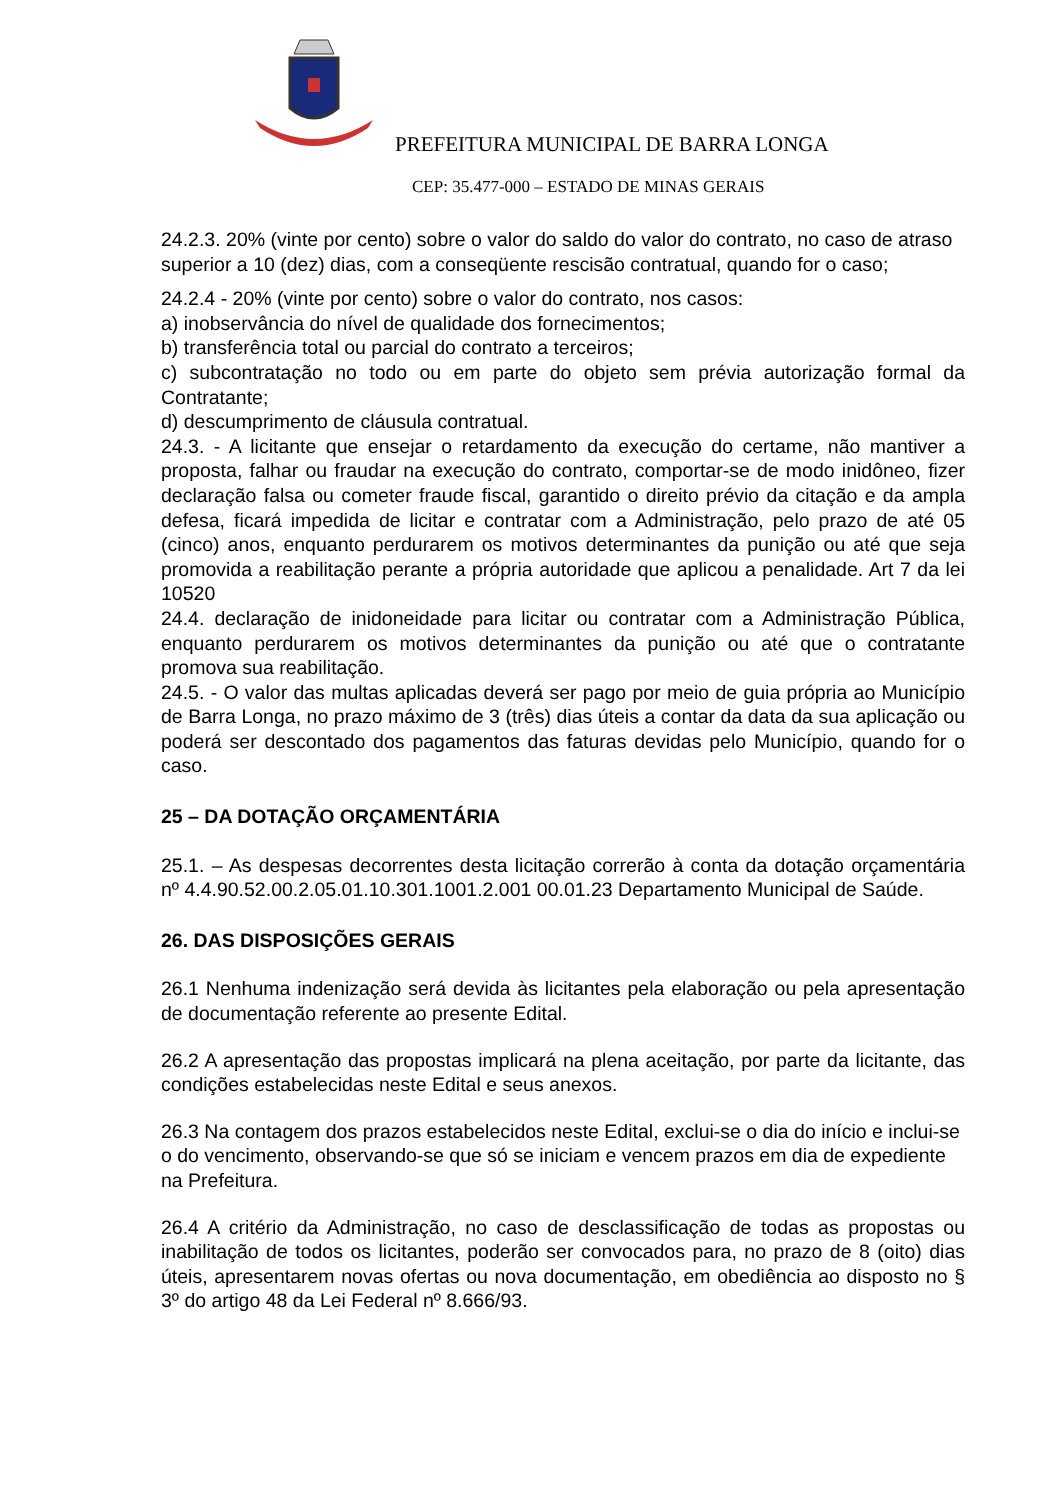PREFEITURA MUNICIPAL DE BARRA LONGA
CEP: 35.477-000 – ESTADO DE MINAS GERAIS
24.2.3. 20% (vinte por cento) sobre o valor do saldo do valor do contrato, no caso de atraso superior a 10 (dez) dias, com a conseqüente rescisão contratual, quando for o caso;
24.2.4 - 20% (vinte por cento) sobre o valor do contrato, nos casos:
a) inobservância do nível de qualidade dos fornecimentos;
b) transferência total ou parcial do contrato a terceiros;
c) subcontratação no todo ou em parte do objeto sem prévia autorização formal da Contratante;
d) descumprimento de cláusula contratual.
24.3. - A licitante que ensejar o retardamento da execução do certame, não mantiver a proposta, falhar ou fraudar na execução do contrato, comportar-se de modo inidôneo, fizer declaração falsa ou cometer fraude fiscal, garantido o direito prévio da citação e da ampla defesa, ficará impedida de licitar e contratar com a Administração, pelo prazo de até 05 (cinco) anos, enquanto perdurarem os motivos determinantes da punição ou até que seja promovida a reabilitação perante a própria autoridade que aplicou a penalidade. Art 7 da lei 10520
24.4. declaração de inidoneidade para licitar ou contratar com a Administração Pública, enquanto perdurarem os motivos determinantes da punição ou até que o contratante promova sua reabilitação.
24.5. - O valor das multas aplicadas deverá ser pago por meio de guia própria ao Município de Barra Longa, no prazo máximo de 3 (três) dias úteis a contar da data da sua aplicação ou poderá ser descontado dos pagamentos das faturas devidas pelo Município, quando for o caso.
25 – DA DOTAÇÃO ORÇAMENTÁRIA
25.1. – As despesas decorrentes desta licitação correrão à conta da dotação orçamentária nº 4.4.90.52.00.2.05.01.10.301.1001.2.001 00.01.23 Departamento Municipal de Saúde.
26. DAS DISPOSIÇÕES GERAIS
26.1 Nenhuma indenização será devida às licitantes pela elaboração ou pela apresentação de documentação referente ao presente Edital.
26.2 A apresentação das propostas implicará na plena aceitação, por parte da licitante, das condições estabelecidas neste Edital e seus anexos.
26.3 Na contagem dos prazos estabelecidos neste Edital, exclui-se o dia do início e inclui-se o do vencimento, observando-se que só se iniciam e vencem prazos em dia de expediente na Prefeitura.
26.4 A critério da Administração, no caso de desclassificação de todas as propostas ou inabilitação de todos os licitantes, poderão ser convocados para, no prazo de 8 (oito) dias úteis, apresentarem novas ofertas ou nova documentação, em obediência ao disposto no § 3º do artigo 48 da Lei Federal nº 8.666/93.